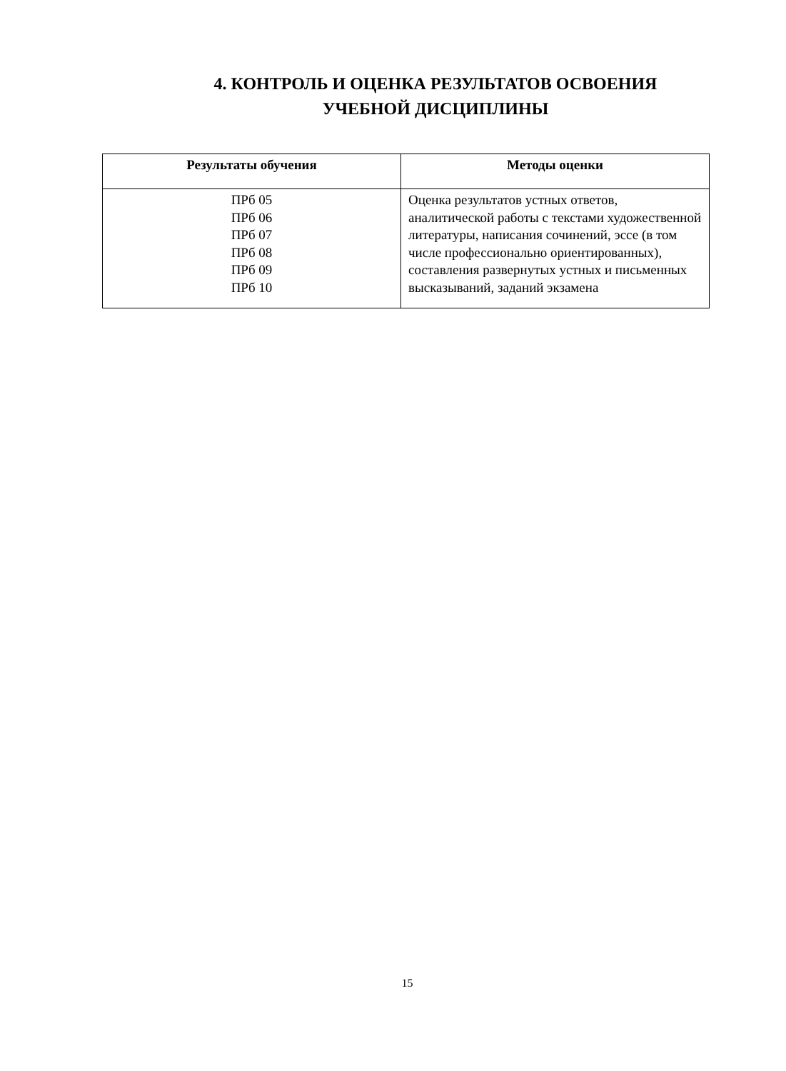4. КОНТРОЛЬ И ОЦЕНКА РЕЗУЛЬТАТОВ ОСВОЕНИЯ
УЧЕБНОЙ ДИСЦИПЛИНЫ
| Результаты обучения | Методы оценки |
| --- | --- |
| ПРб 05 ПРб 06 ПРб 07 ПРб 08 ПРб 09 ПРб 10 | Оценка результатов устных ответов, аналитической работы с текстами художественной литературы, написания сочинений, эссе (в том числе профессионально ориентированных), составления развернутых устных и письменных высказываний, заданий экзамена |
15